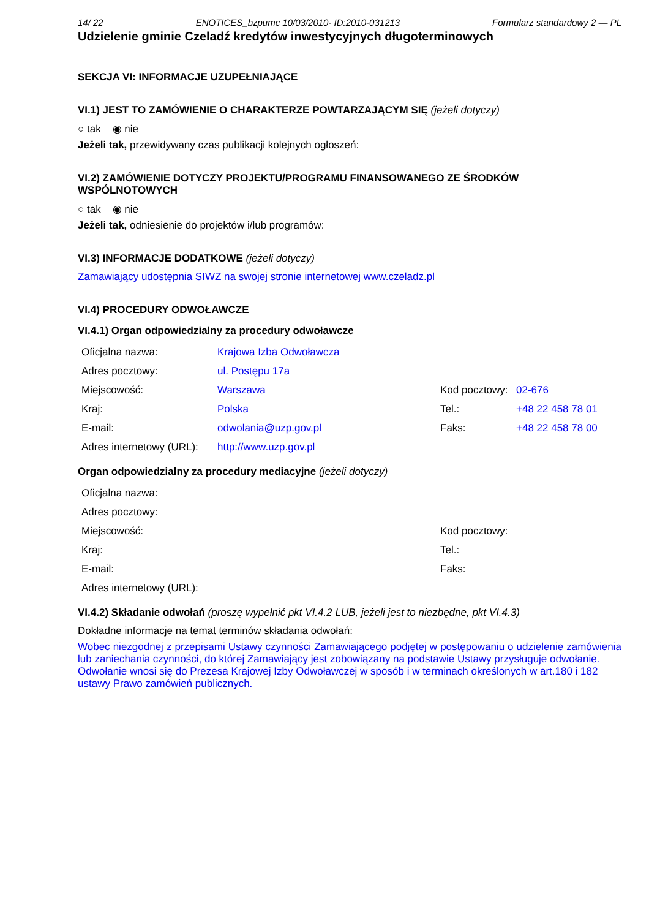14/ 22 ENOTICES_bzpumc 10/03/2010- ID:2010-031213 Formularz standardowy 2 — PL
Udzielenie gminie Czeladź kredytów inwestycyjnych długoterminowych
SEKCJA VI: INFORMACJE UZUPEŁNIAJĄCE
VI.1) JEST TO ZAMÓWIENIE O CHARAKTERZE POWTARZAJĄCYM SIĘ (jeżeli dotyczy)
○ tak ◉ nie
Jeżeli tak, przewidywany czas publikacji kolejnych ogłoszeń:
VI.2) ZAMÓWIENIE DOTYCZY PROJEKTU/PROGRAMU FINANSOWANEGO ZE ŚRODKÓW WSPÓLNOTOWYCH
○ tak ◉ nie
Jeżeli tak, odniesienie do projektów i/lub programów:
VI.3) INFORMACJE DODATKOWE (jeżeli dotyczy)
Zamawiający udostępnia SIWZ na swojej stronie internetowej www.czeladz.pl
VI.4) PROCEDURY ODWOŁAWCZE
VI.4.1) Organ odpowiedzialny za procedury odwoławcze
| Oficjalna nazwa: | Krajowa Izba Odwoławcza | | |
| Adres pocztowy: | ul. Postępu 17a | | |
| Miejscowość: | Warszawa | Kod pocztowy: | 02-676 |
| Kraj: | Polska | Tel.: | +48 22 458 78 01 |
| E-mail: | odwolania@uzp.gov.pl | Faks: | +48 22 458 78 00 |
| Adres internetowy (URL): | http://www.uzp.gov.pl | | |
Organ odpowiedzialny za procedury mediacyjne (jeżeli dotyczy)
| Oficjalna nazwa: | | | |
| Adres pocztowy: | | | |
| Miejscowość: | | Kod pocztowy: | |
| Kraj: | | Tel.: | |
| E-mail: | | Faks: | |
| Adres internetowy (URL): | | | |
VI.4.2) Składanie odwołań (proszę wypełnić pkt VI.4.2 LUB, jeżeli jest to niezbędne, pkt VI.4.3)
Dokładne informacje na temat terminów składania odwołań:
Wobec niezgodnej z przepisami Ustawy czynności Zamawiającego podjętej w postępowaniu o udzielenie zamówienia lub zaniechania czynności, do której Zamawiający jest zobowiązany na podstawie Ustawy przysługuje odwołanie.
Odwołanie wnosi się do Prezesa Krajowej Izby Odwoławczej w sposób i w terminach określonych w art.180 i 182 ustawy Prawo zamówień publicznych.